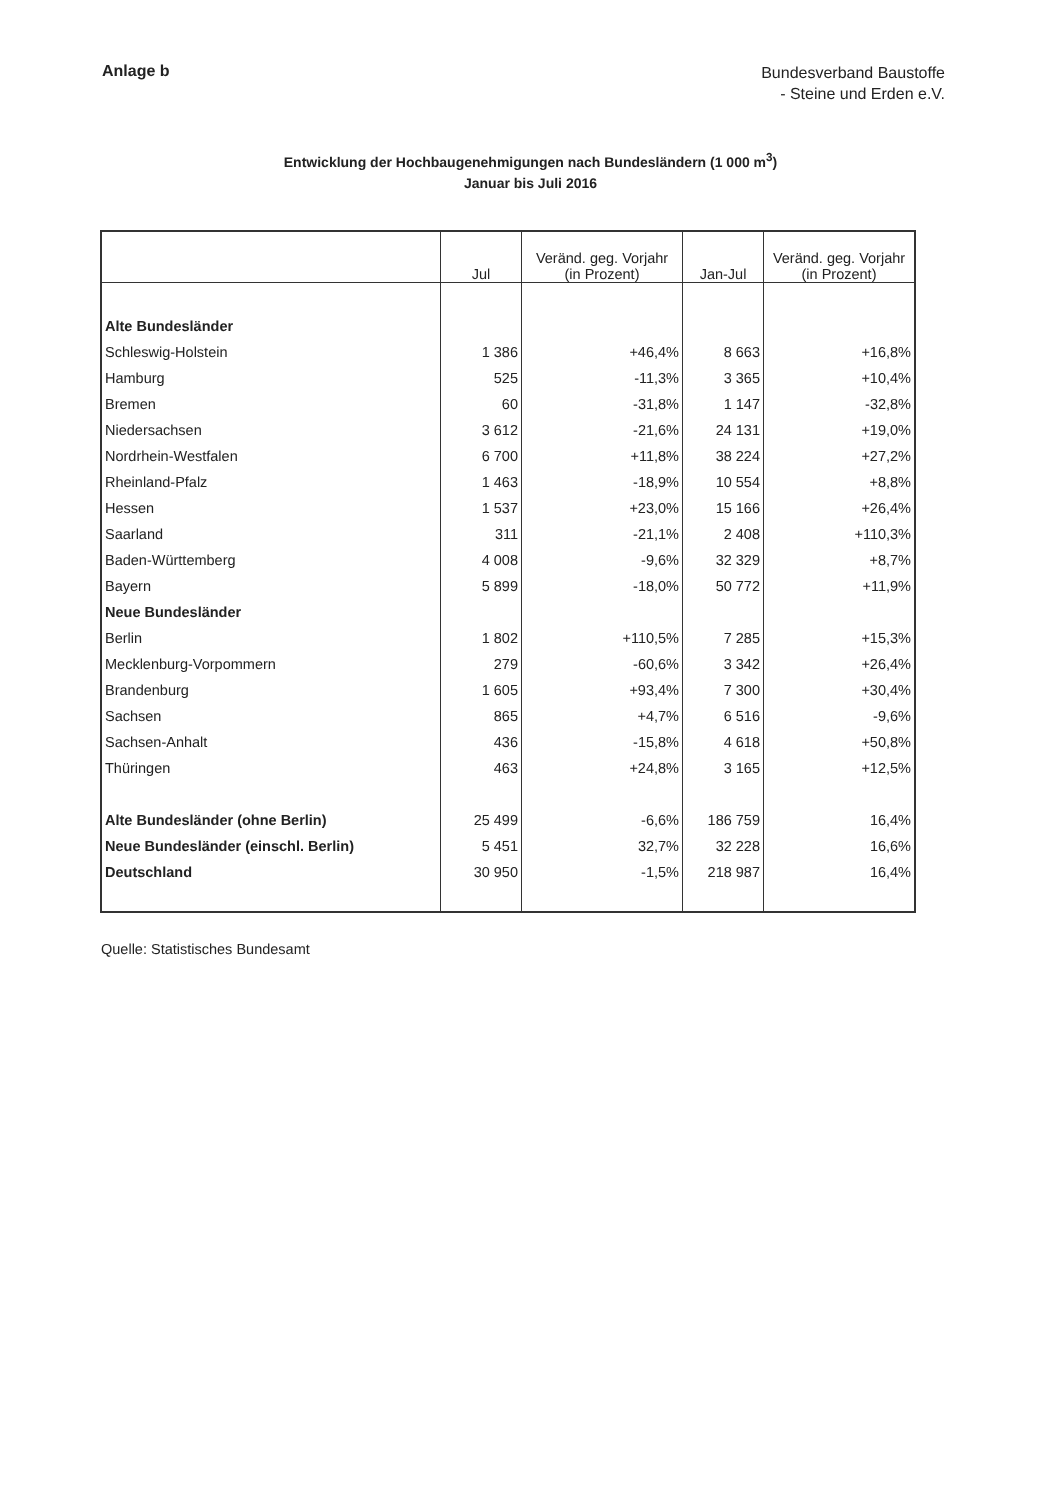Anlage b
Bundesverband Baustoffe
- Steine und Erden e.V.
Entwicklung der Hochbaugenehmigungen nach Bundesländern (1 000 m<sup>3</sup>)
Januar bis Juli 2016
| | Jul | Veränd. geg. Vorjahr (in Prozent) | Jan-Jul | Veränd. geg. Vorjahr (in Prozent) |
| --- | --- | --- | --- | --- |
| Alte Bundesländer | | | | |
| Schleswig-Holstein | 1 386 | +46,4% | 8 663 | +16,8% |
| Hamburg | 525 | -11,3% | 3 365 | +10,4% |
| Bremen | 60 | -31,8% | 1 147 | -32,8% |
| Niedersachsen | 3 612 | -21,6% | 24 131 | +19,0% |
| Nordrhein-Westfalen | 6 700 | +11,8% | 38 224 | +27,2% |
| Rheinland-Pfalz | 1 463 | -18,9% | 10 554 | +8,8% |
| Hessen | 1 537 | +23,0% | 15 166 | +26,4% |
| Saarland | 311 | -21,1% | 2 408 | +110,3% |
| Baden-Württemberg | 4 008 | -9,6% | 32 329 | +8,7% |
| Bayern | 5 899 | -18,0% | 50 772 | +11,9% |
| Neue Bundesländer | | | | |
| Berlin | 1 802 | +110,5% | 7 285 | +15,3% |
| Mecklenburg-Vorpommern | 279 | -60,6% | 3 342 | +26,4% |
| Brandenburg | 1 605 | +93,4% | 7 300 | +30,4% |
| Sachsen | 865 | +4,7% | 6 516 | -9,6% |
| Sachsen-Anhalt | 436 | -15,8% | 4 618 | +50,8% |
| Thüringen | 463 | +24,8% | 3 165 | +12,5% |
| Alte Bundesländer (ohne Berlin) | 25 499 | -6,6% | 186 759 | 16,4% |
| Neue Bundesländer (einschl. Berlin) | 5 451 | 32,7% | 32 228 | 16,6% |
| Deutschland | 30 950 | -1,5% | 218 987 | 16,4% |
Quelle: Statistisches Bundesamt